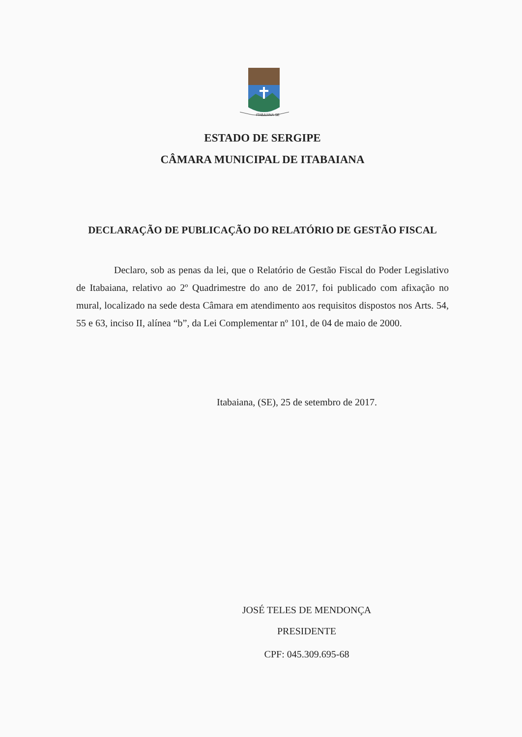ITABAIANA-SE
ESTADO DE SERGIPE
CÂMARA MUNICIPAL DE ITABAIANA
DECLARAÇÃO DE PUBLICAÇÃO DO RELATÓRIO DE GESTÃO FISCAL
Declaro, sob as penas da lei, que o Relatório de Gestão Fiscal do Poder Legislativo de Itabaiana, relativo ao 2º Quadrimestre do ano de 2017, foi publicado com afixação no mural, localizado na sede desta Câmara em atendimento aos requisitos dispostos nos Arts. 54, 55 e 63, inciso II, alínea “b”, da Lei Complementar nº 101, de 04 de maio de 2000.
Itabaiana, (SE), 25 de setembro de 2017.
JOSÉ TELES DE MENDONÇA
PRESIDENTE
CPF: 045.309.695-68